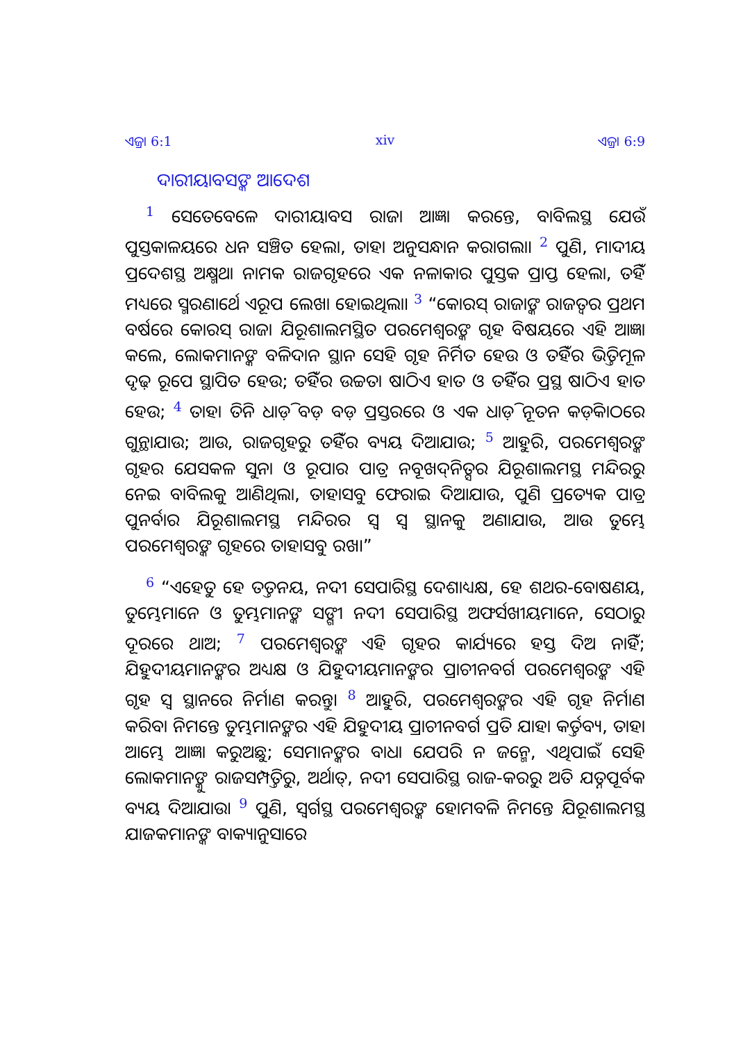ଏଜ୍ରା 6:1 xiv ଏଜ୍ରା 6:9
ଦାରୀୟାବସଙ୍କ ଆଦେଶ
<sup>1</sup> ସେତେବେଳେ ଦାରୀୟାବସ ରାଜା ଆଜ୍ଞା କରନ୍ତେ, ବାବିଲସ୍ଥ ଯେଉଁ ପୁସ୍ତକାଳୟରେ ଧନ ସଞ୍ଚିତ ହେଲା, ତାହା ଅନୁସନ୍ଧାନ କରାଗଲା। <sup>2</sup> ପୁଣି, ମାଦୀୟ ପ୍ରଦେଶସ୍ଥ ଅକ୍ଷ୍ମଥା ନାମକ ରାଜଗୃହରେ ଏକ ନଳାକାର ପୁସ୍ତକ ପ୍ରାପ୍ତ ହେଲା, ତହିଁ ମଧ୍ୟରେ ସ୍ମରଣାର୍ଥେ ଏରୂପ ଲେଖା ହୋଇଥିଲା। <sup>3</sup> “କୋରସ୍ ରାଜାଙ୍କ ରାଜତ୍ୱର ପ୍ରଥମ ବର୍ଷରେ କୋରସ୍ ରାଜା ଯିରୂଶାଲମସ୍ଥିତ ପରମେଶ୍ୱରଙ୍କ ଗୃହ ବିଷୟରେ ଏହି ଆଜ୍ଞା କଲେ, ଲୋକମାନଙ୍କ ବଳିଦାନ ସ୍ଥାନ ସେହି ଗୃହ ନିର୍ମିତ ହେଉ ଓ ତହିଁର ଭିତ୍ତିମୂଳ ଦୃଢ଼ ରୂପେ ସ୍ଥାପିତ ହେଉ; ତହିଁର ଉଚ୍ଚତା ଷାଠିଏ ହାତ ଓ ତହିଁର ପ୍ରସ୍ଥ ଷାଠିଏ ହାତ ହେଉ; <sup>4</sup> ତାହା ତିନି ଧାଡ଼ି ବଡ଼ ବଡ଼ ପ୍ରସ୍ତରରେ ଓ ଏକ ଧାଡ଼ି ନୂତନ କଡ଼ିକାଠରେ ଗୁନ୍ଥାଯାଉ; ଆଉ, ରାଜଗୃହରୁ ତହିଁର ବ୍ୟୟ ଦିଆଯାଉ; <sup>5</sup> ଆହୁରି, ପରମେଶ୍ୱରଙ୍କ ଗୃହର ଯେସକଳ ସୁନା ଓ ରୂପାର ପାତ୍ର ନବୂଖଦ୍‍ନିତ୍ସର ଯିରୂଶାଲମସ୍ଥ ମନ୍ଦିରରୁ ନେଇ ବାବିଲକୁ ଆଣିଥିଲା, ତାହାସବୁ ଫେରାଇ ଦିଆଯାଉ, ପୁଣି ପ୍ରତ୍ୟେକ ପାତ୍ର ପୁନର୍ବାର ଯିରୂଶାଲମସ୍ଥ ମନ୍ଦିରର ସ୍ୱ ସ୍ୱ ସ୍ଥାନକୁ ଅଣାଯାଉ, ଆଉ ତୁମ୍ଭେ ପରମେଶ୍ୱରଙ୍କ ଗୃହରେ ତାହାସବୁ ରଖ।”
<sup>6</sup> “ଏହେତୁ ହେ ତତ୍ତନୟ, ନଦୀ ସେପାରିସ୍ଥ ଦେଶାଧ୍ୟକ୍ଷ, ହେ ଶଥର-ବୋଷଣୟ, ତୁମ୍ଭେମାନେ ଓ ତୁମ୍ଭମାନଙ୍କ ସଙ୍ଗୀ ନଦୀ ସେପାରିସ୍ଥ ଅଫର୍ସଖୀୟମାନେ, ସେଠାରୁ ଦୂରରେ ଥାଅ; <sup>7</sup> ପରମେଶ୍ୱରଙ୍କ ଏହି ଗୃହର କାର୍ଯ୍ୟରେ ହସ୍ତ ଦିଅ ନାହିଁ; ଯିହୁଦୀୟମାନଙ୍କର ଅଧ୍ୟକ୍ଷ ଓ ଯିହୁଦୀୟମାନଙ୍କର ପ୍ରାଚୀନବର୍ଗ ପରମେଶ୍ୱରଙ୍କ ଏହି ଗୃହ ସ୍ୱ ସ୍ଥାନରେ ନିର୍ମାଣ କରନ୍ତୁ। <sup>8</sup> ଆହୁରି, ପରମେଶ୍ୱରଙ୍କର ଏହି ଗୃହ ନିର୍ମାଣ କରିବା ନିମନ୍ତେ ତୁମ୍ଭମାନଙ୍କର ଏହି ଯିହୁଦୀୟ ପ୍ରାଚୀନବର୍ଗ ପ୍ରତି ଯାହା କର୍ତ୍ତବ୍ୟ, ତାହା ଆମ୍ଭେ ଆଜ୍ଞା କରୁଅଛୁ; ସେମାନଙ୍କର ବାଧା ଯେପରି ନ ଜନ୍ମେ, ଏଥିପାଇଁ ସେହି ଲୋକମାନଙ୍କୁ ରାଜସମ୍ପତ୍ତିରୁ, ଅର୍ଥାତ୍, ନଦୀ ସେପାରିସ୍ଥ ରାଜ-କରରୁ ଅତି ଯତ୍ନପୂର୍ବକ ବ୍ୟୟ ଦିଆଯାଉ। <sup>9</sup> ପୁଣି, ସ୍ୱର୍ଗସ୍ଥ ପରମେଶ୍ୱରଙ୍କ ହୋମବଳି ନିମନ୍ତେ ଯିରୂଶାଲମସ୍ଥ ଯାଜକମାନଙ୍କ ବାକ୍ୟାନୁସାରେ